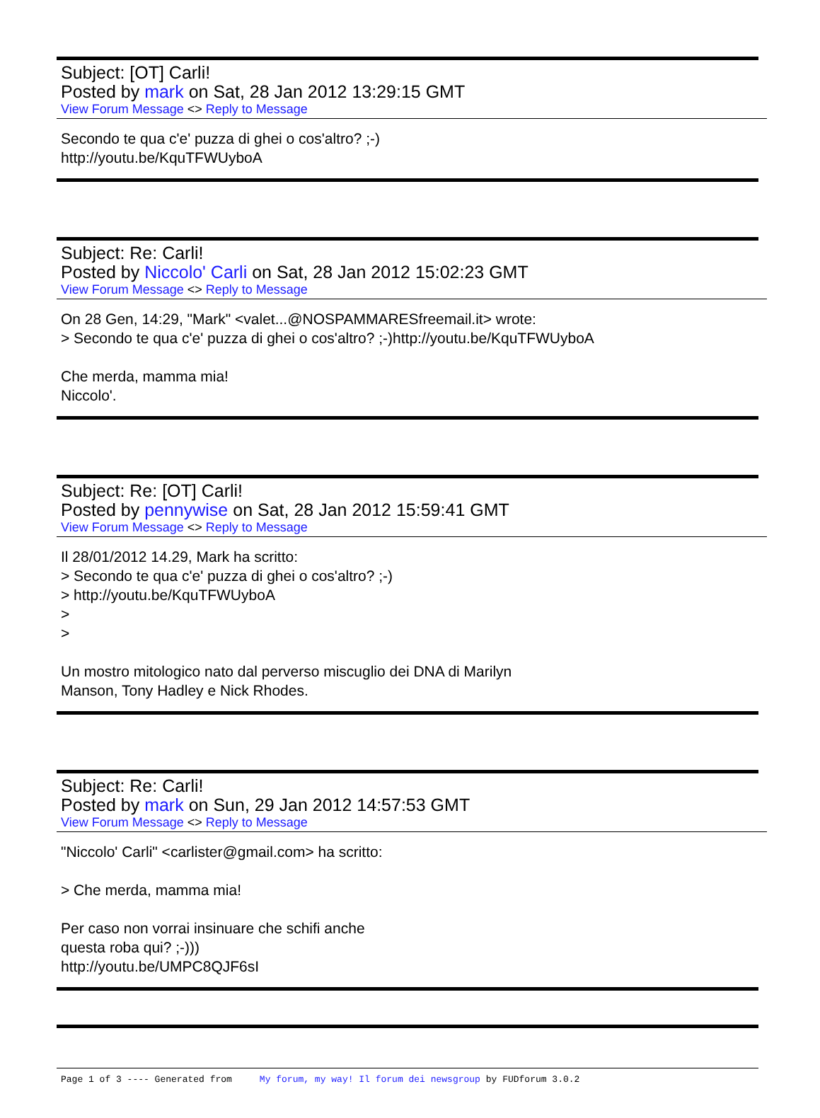Subject: [OT] Carli!
Posted by mark on Sat, 28 Jan 2012 13:29:15 GMT
View Forum Message <> Reply to Message
Secondo te qua c'e' puzza di ghei o cos'altro? ;-)
http://youtu.be/KquTFWUyboA
Subject: Re: Carli!
Posted by Niccolo' Carli on Sat, 28 Jan 2012 15:02:23 GMT
View Forum Message <> Reply to Message
On 28 Gen, 14:29, "Mark" <valet...@NOSPAMMARESfreemail.it> wrote:
> Secondo te qua c'e' puzza di ghei o cos'altro? ;-)http://youtu.be/KquTFWUyboA
Che merda, mamma mia!
Niccolo'.
Subject: Re: [OT] Carli!
Posted by pennywise on Sat, 28 Jan 2012 15:59:41 GMT
View Forum Message <> Reply to Message
Il 28/01/2012 14.29, Mark ha scritto:
> Secondo te qua c'e' puzza di ghei o cos'altro? ;-)
> http://youtu.be/KquTFWUyboA
>
>
Un mostro mitologico nato dal perverso miscuglio dei DNA di Marilyn
Manson, Tony Hadley e Nick Rhodes.
Subject: Re: Carli!
Posted by mark on Sun, 29 Jan 2012 14:57:53 GMT
View Forum Message <> Reply to Message
"Niccolo' Carli" <carlister@gmail.com> ha scritto:
> Che merda, mamma mia!
Per caso non vorrai insinuare che schifi anche
questa roba qui? ;-)))
http://youtu.be/UMPC8QJF6sI
Page 1 of 3 ---- Generated from My forum, my way! Il forum dei newsgroup by FUDforum 3.0.2